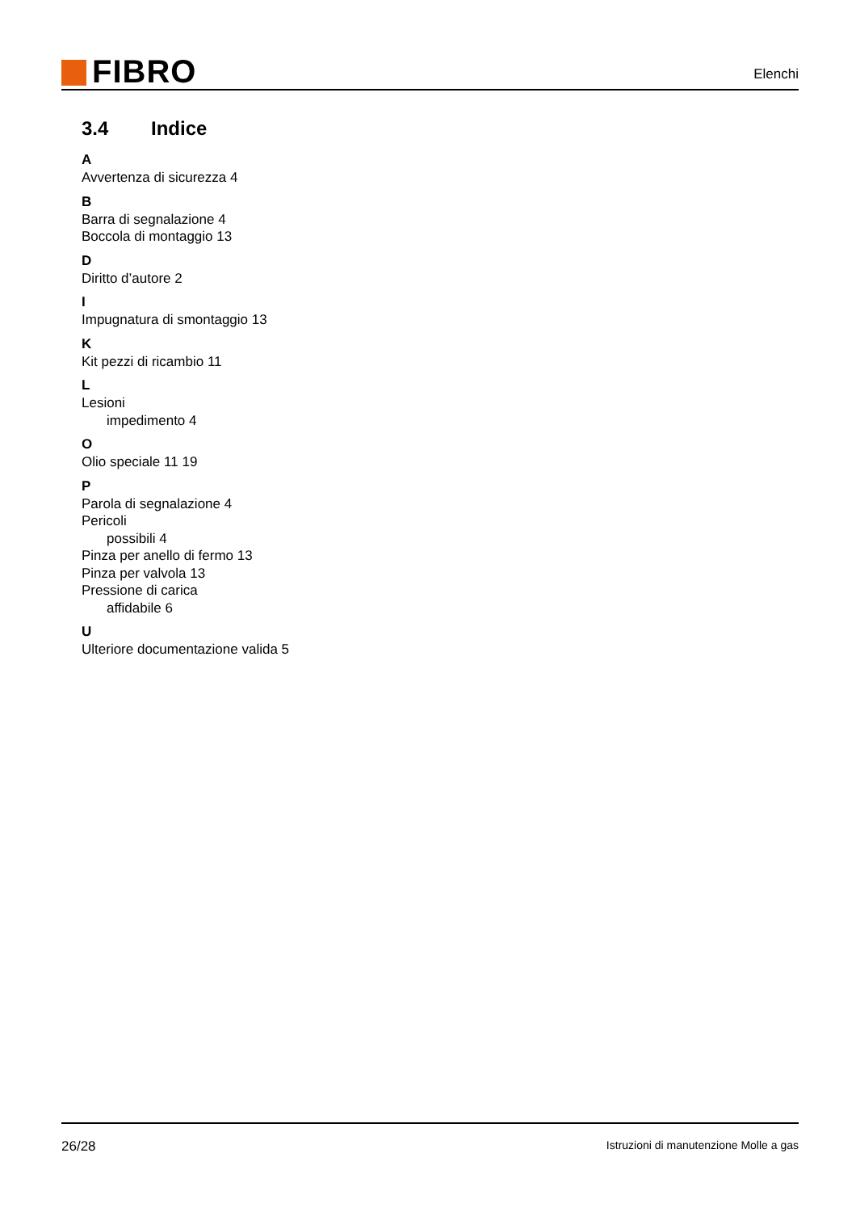FIBRO
Elenchi
3.4 Indice
A
Avvertenza di sicurezza 4
B
Barra di segnalazione 4
Boccola di montaggio 13
D
Diritto d’autore 2
I
Impugnatura di smontaggio 13
K
Kit pezzi di ricambio 11
L
Lesioni
impedimento 4
O
Olio speciale 11 19
P
Parola di segnalazione 4
Pericoli
possibili 4
Pinza per anello di fermo 13
Pinza per valvola 13
Pressione di carica
affidabile 6
U
Ulteriore documentazione valida 5
26/28
Istruzioni di manutenzione Molle a gas